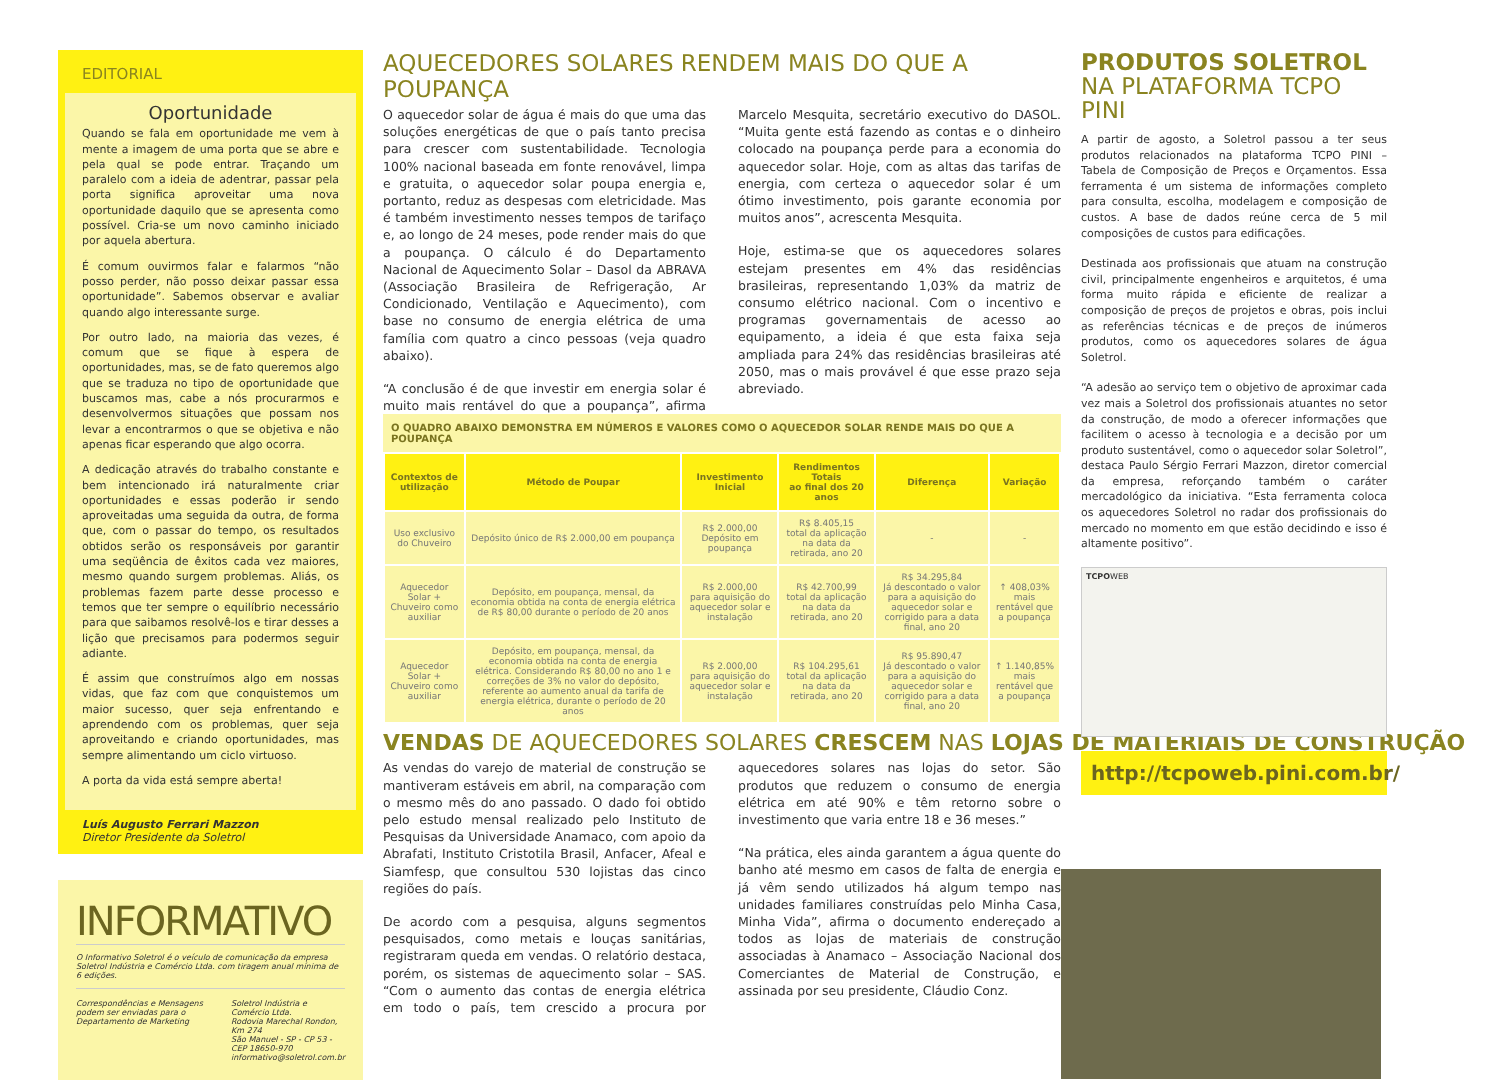EDITORIAL
Oportunidade
Quando se fala em oportunidade me vem à mente a imagem de uma porta que se abre e pela qual se pode entrar. Traçando um paralelo com a ideia de adentrar, passar pela porta significa aproveitar uma nova oportunidade daquilo que se apresenta como possível. Cria-se um novo caminho iniciado por aquela abertura.
É comum ouvirmos falar e falarmos “não posso perder, não posso deixar passar essa oportunidade”. Sabemos observar e avaliar quando algo interessante surge.
Por outro lado, na maioria das vezes, é comum que se fique à espera de oportunidades, mas, se de fato queremos algo que se traduza no tipo de oportunidade que buscamos mas, cabe a nós procurarmos e desenvolvermos situações que possam nos levar a encontrarmos o que se objetiva e não apenas ficar esperando que algo ocorra.
A dedicação através do trabalho constante e bem intencionado irá naturalmente criar oportunidades e essas poderão ir sendo aproveitadas uma seguida da outra, de forma que, com o passar do tempo, os resultados obtidos serão os responsáveis por garantir uma seqüência de êxitos cada vez maiores, mesmo quando surgem problemas. Aliás, os problemas fazem parte desse processo e temos que ter sempre o equilíbrio necessário para que saibamos resolvê-los e tirar desses a lição que precisamos para podermos seguir adiante.
É assim que construímos algo em nossas vidas, que faz com que conquistemos um maior sucesso, quer seja enfrentando e aprendendo com os problemas, quer seja aproveitando e criando oportunidades, mas sempre alimentando um ciclo virtuoso.
A porta da vida está sempre aberta!
Luís Augusto Ferrari Mazzon
Diretor Presidente da Soletrol
INFORMATIVO
O Informativo Soletrol é o veículo de comunicação da empresa Soletrol Indústria e Comércio Ltda. com tiragem anual mínima de 6 edições.
Correspondências e Mensagens podem ser enviadas para o Departamento de Marketing
Soletrol Indústria e Comércio Ltda.
Rodovia Marechal Rondon, Km 274
São Manuel - SP - CP 53 - CEP 18650-970
informativo@soletrol.com.br
AQUECEDORES SOLARES RENDEM MAIS DO QUE A POUPANÇA
O aquecedor solar de água é mais do que uma das soluções energéticas de que o país tanto precisa para crescer com sustentabilidade. Tecnologia 100% nacional baseada em fonte renovável, limpa e gratuita, o aquecedor solar poupa energia e, portanto, reduz as despesas com eletricidade. Mas é também investimento nesses tempos de tarifaço e, ao longo de 24 meses, pode render mais do que a poupança. O cálculo é do Departamento Nacional de Aquecimento Solar – Dasol da ABRAVA (Associação Brasileira de Refrigeração, Ar Condicionado, Ventilação e Aquecimento), com base no consumo de energia elétrica de uma família com quatro a cinco pessoas (veja quadro abaixo).
“A conclusão é de que investir em energia solar é muito mais rentável do que a poupança”, afirma Marcelo Mesquita, secretário executivo do DASOL. “Muita gente está fazendo as contas e o dinheiro colocado na poupança perde para a economia do aquecedor solar. Hoje, com as altas das tarifas de energia, com certeza o aquecedor solar é um ótimo investimento, pois garante economia por muitos anos”, acrescenta Mesquita.
Hoje, estima-se que os aquecedores solares estejam presentes em 4% das residências brasileiras, representando 1,03% da matriz de consumo elétrico nacional. Com o incentivo e programas governamentais de acesso ao equipamento, a ideia é que esta faixa seja ampliada para 24% das residências brasileiras até 2050, mas o mais provável é que esse prazo seja abreviado.
O QUADRO ABAIXO DEMONSTRA EM NÚMEROS E VALORES COMO O AQUECEDOR SOLAR RENDE MAIS DO QUE A POUPANÇA
| Contextos de utilização | Método de Poupar | Investimento Inicial | Rendimentos Totais ao final dos 20 anos | Diferença | Variação |
| --- | --- | --- | --- | --- | --- |
| Uso exclusivo do Chuveiro | Depósito único de R$ 2.000,00 em poupança | R$ 2.000,00 Depósito em poupança | R$ 8.405,15 total da aplicação na data da retirada, ano 20 | - | - |
| Aquecedor Solar + Chuveiro como auxiliar | Depósito, em poupança, mensal, da economia obtida na conta de energia elétrica de R$ 80,00 durante o período de 20 anos | R$ 2.000,00 para aquisição do aquecedor solar e instalação | R$ 42.700,99 total da aplicação na data da retirada, ano 20 | R$ 34.295,84 Já descontado o valor para a aquisição do aquecedor solar e corrigido para a data final, ano 20 | ↑ 408,03% mais rentável que a poupança |
| Aquecedor Solar + Chuveiro como auxiliar | Depósito, em poupança, mensal, da economia obtida na conta de energia elétrica. Considerando R$ 80,00 no ano 1 e correções de 3% no valor do depósito, referente ao aumento anual da tarifa de energia elétrica, durante o período de 20 anos | R$ 2.000,00 para aquisição do aquecedor solar e instalação | R$ 104.295,61 total da aplicação na data da retirada, ano 20 | R$ 95.890,47 Já descontado o valor para a aquisição do aquecedor solar e corrigido para a data final, ano 20 | ↑ 1.140,85% mais rentável que a poupança |
VENDAS DE AQUECEDORES SOLARES CRESCEM NAS LOJAS DE MATERIAIS DE CONSTRUÇÃO
As vendas do varejo de material de construção se mantiveram estáveis em abril, na comparação com o mesmo mês do ano passado. O dado foi obtido pelo estudo mensal realizado pelo Instituto de Pesquisas da Universidade Anamaco, com apoio da Abrafati, Instituto Cristotila Brasil, Anfacer, Afeal e Siamfesp, que consultou 530 lojistas das cinco regiões do país.
De acordo com a pesquisa, alguns segmentos pesquisados, como metais e louças sanitárias, registraram queda em vendas. O relatório destaca, porém, os sistemas de aquecimento solar – SAS. “Com o aumento das contas de energia elétrica em todo o país, tem crescido a procura por aquecedores solares nas lojas do setor. São produtos que reduzem o consumo de energia elétrica em até 90% e têm retorno sobre o investimento que varia entre 18 e 36 meses.”
“Na prática, eles ainda garantem a água quente do banho até mesmo em casos de falta de energia e já vêm sendo utilizados há algum tempo nas unidades familiares construídas pelo Minha Casa, Minha Vida”, afirma o documento endereçado a todos as lojas de materiais de construção associadas à Anamaco – Associação Nacional dos Comerciantes de Material de Construção, e assinada por seu presidente, Cláudio Conz.
PRODUTOS SOLETROL
NA PLATAFORMA TCPO PINI
A partir de agosto, a Soletrol passou a ter seus produtos relacionados na plataforma TCPO PINI – Tabela de Composição de Preços e Orçamentos. Essa ferramenta é um sistema de informações completo para consulta, escolha, modelagem e composição de custos. A base de dados reúne cerca de 5 mil composições de custos para edificações.
Destinada aos profissionais que atuam na construção civil, principalmente engenheiros e arquitetos, é uma forma muito rápida e eficiente de realizar a composição de preços de projetos e obras, pois inclui as referências técnicas e de preços de inúmeros produtos, como os aquecedores solares de água Soletrol.
“A adesão ao serviço tem o objetivo de aproximar cada vez mais a Soletrol dos profissionais atuantes no setor da construção, de modo a oferecer informações que facilitem o acesso à tecnologia e a decisão por um produto sustentável, como o aquecedor solar Soletrol”, destaca Paulo Sérgio Ferrari Mazzon, diretor comercial da empresa, reforçando também o caráter mercadológico da iniciativa. “Esta ferramenta coloca os aquecedores Soletrol no radar dos profissionais do mercado no momento em que estão decidindo e isso é altamente positivo”.
TCPOWEB
http://tcpoweb.pini.com.br/